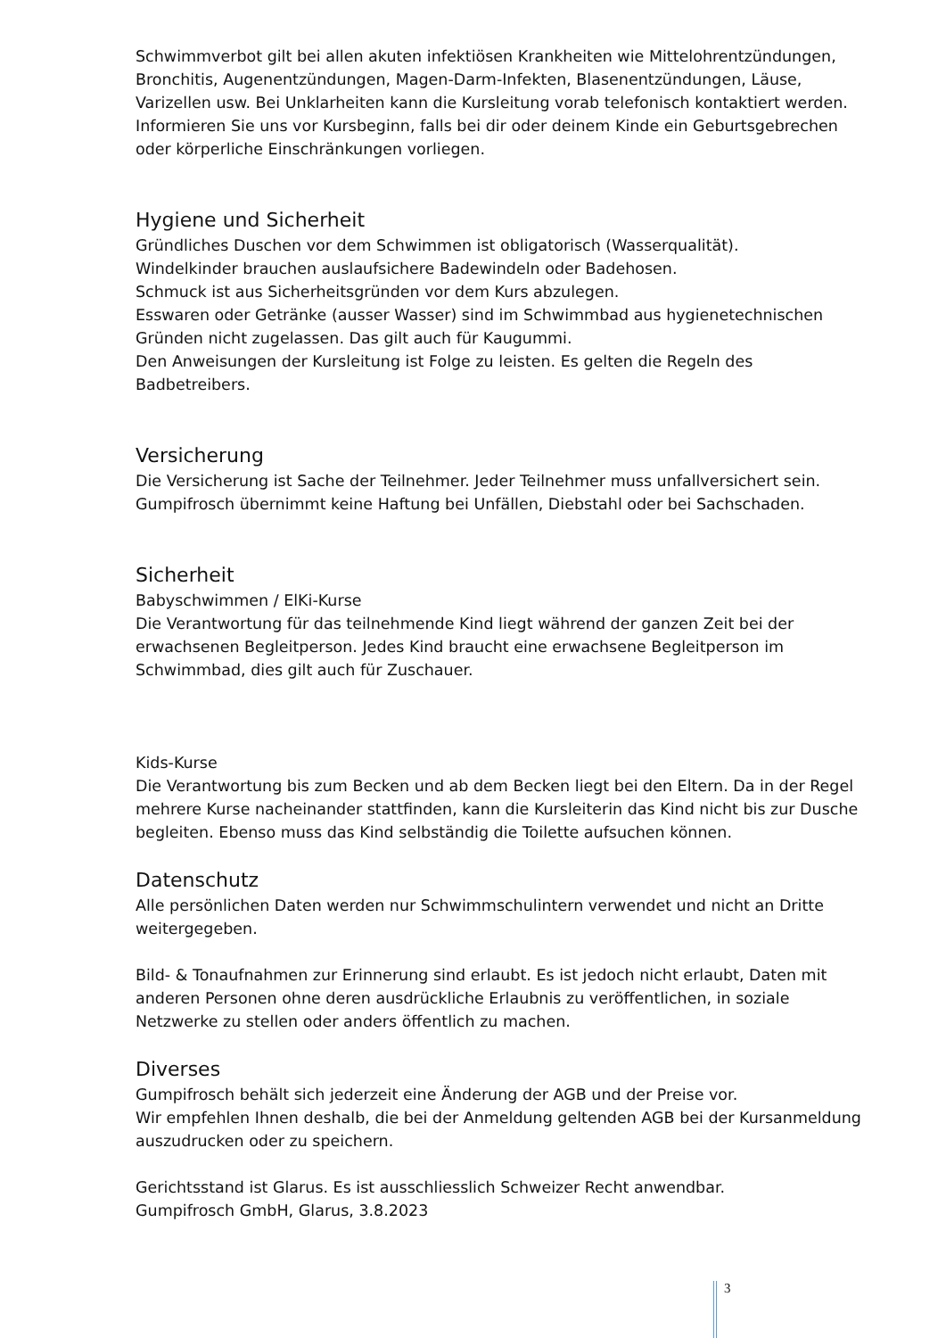Schwimmverbot gilt bei allen akuten infektiösen Krankheiten wie Mittelohrentzündungen, Bronchitis, Augenentzündungen, Magen-Darm-Infekten, Blasenentzündungen, Läuse, Varizellen usw. Bei Unklarheiten kann die Kursleitung vorab telefonisch kontaktiert werden. Informieren Sie uns vor Kursbeginn, falls bei dir oder deinem Kinde ein Geburtsgebrechen oder körperliche Einschränkungen vorliegen.
Hygiene und Sicherheit
Gründliches Duschen vor dem Schwimmen ist obligatorisch (Wasserqualität).
Windelkinder brauchen auslaufsichere Badewindeln oder Badehosen.
Schmuck ist aus Sicherheitsgründen vor dem Kurs abzulegen.
Esswaren oder Getränke (ausser Wasser) sind im Schwimmbad aus hygienetechnischen Gründen nicht zugelassen. Das gilt auch für Kaugummi.
Den Anweisungen der Kursleitung ist Folge zu leisten. Es gelten die Regeln des Badbetreibers.
Versicherung
Die Versicherung ist Sache der Teilnehmer. Jeder Teilnehmer muss unfallversichert sein.
Gumpifrosch übernimmt keine Haftung bei Unfällen, Diebstahl oder bei Sachschaden.
Sicherheit
Babyschwimmen / ElKi-Kurse
Die Verantwortung für das teilnehmende Kind liegt während der ganzen Zeit bei der erwachsenen Begleitperson. Jedes Kind braucht eine erwachsene Begleitperson im Schwimmbad, dies gilt auch für Zuschauer.
Kids-Kurse
Die Verantwortung bis zum Becken und ab dem Becken liegt bei den Eltern. Da in der Regel mehrere Kurse nacheinander stattfinden, kann die Kursleiterin das Kind nicht bis zur Dusche begleiten. Ebenso muss das Kind selbständig die Toilette aufsuchen können.
Datenschutz
Alle persönlichen Daten werden nur Schwimmschulintern verwendet und nicht an Dritte weitergegeben.
Bild- & Tonaufnahmen zur Erinnerung sind erlaubt. Es ist jedoch nicht erlaubt, Daten mit anderen Personen ohne deren ausdrückliche Erlaubnis zu veröffentlichen, in soziale Netzwerke zu stellen oder anders öffentlich zu machen.
Diverses
Gumpifrosch behält sich jederzeit eine Änderung der AGB und der Preise vor.
Wir empfehlen Ihnen deshalb, die bei der Anmeldung geltenden AGB bei der Kursanmeldung auszudrucken oder zu speichern.
Gerichtsstand ist Glarus. Es ist ausschliesslich Schweizer Recht anwendbar.
Gumpifrosch GmbH, Glarus, 3.8.2023
3